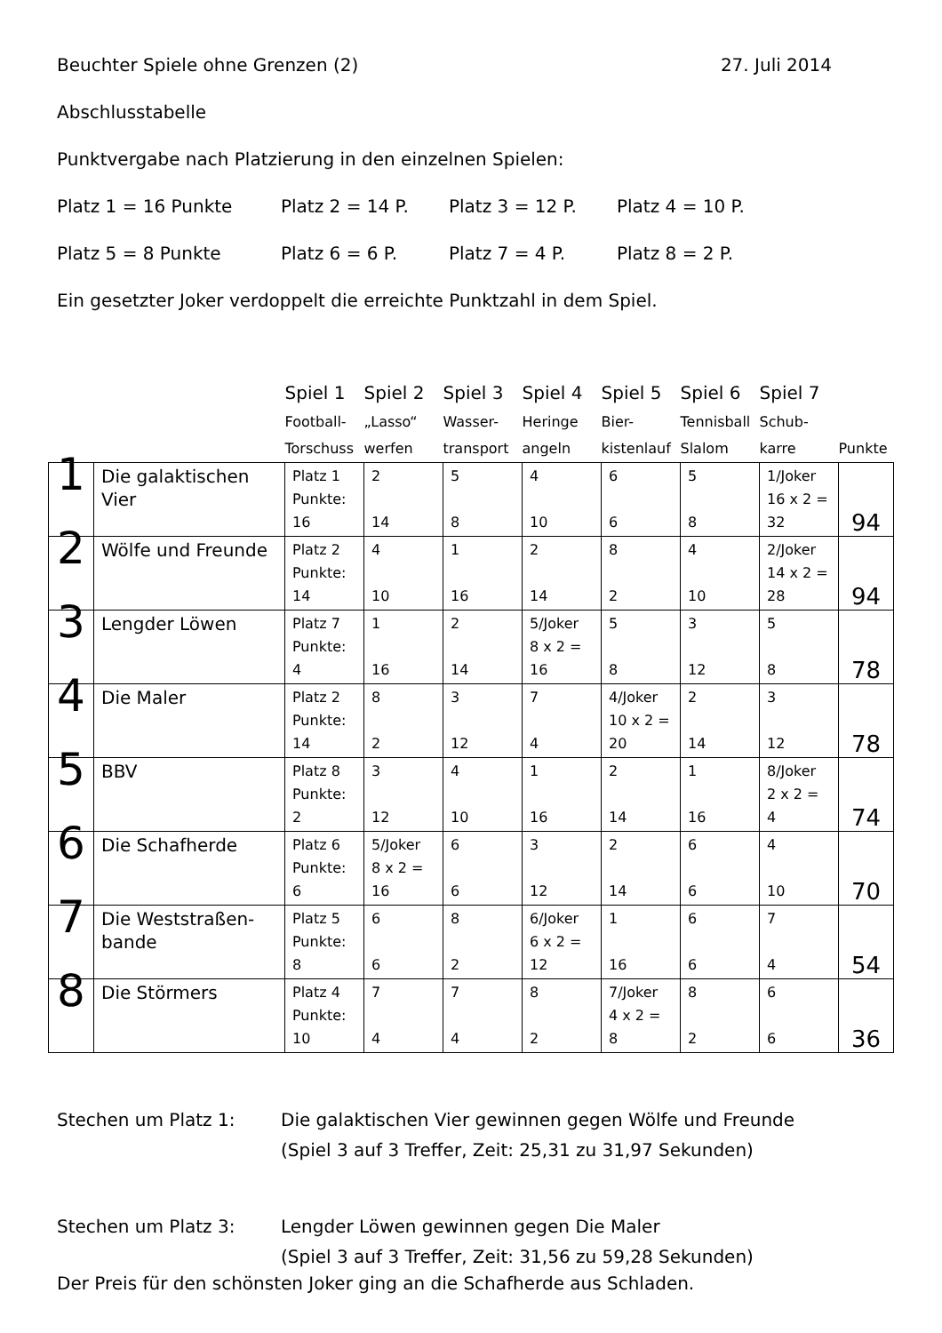Beuchter Spiele ohne Grenzen (2) 27. Juli 2014
Abschlusstabelle
Punktvergabe nach Platzierung in den einzelnen Spielen:
Platz 1 = 16 Punkte Platz 2 = 14 P. Platz 3 = 12 P. Platz 4 = 10 P.
Platz 5 = 8 Punkte Platz 6 = 6 P. Platz 7 = 4 P. Platz 8 = 2 P.
Ein gesetzter Joker verdoppelt die erreichte Punktzahl in dem Spiel.
| | | Spiel 1 | Spiel 2 | Spiel 3 | Spiel 4 | Spiel 5 | Spiel 6 | Spiel 7 | |
| | | Football- Torschuss | „Lasso“ werfen | Wasser- transport | Heringe angeln | Bier- kistenlauf | Tennisball Slalom | Schub- karre | Punkte |
| 1 | Die galaktischen Vier | Platz 1 Punkte: 16 | 2 14 | 5 8 | 4 10 | 6 6 | 5 8 | 1/Joker 16 x 2 = 32 | 94 |
| 2 | Wölfe und Freunde | Platz 2 Punkte: 14 | 4 10 | 1 16 | 2 14 | 8 2 | 4 10 | 2/Joker 14 x 2 = 28 | 94 |
| 3 | Lengder Löwen | Platz 7 Punkte: 4 | 1 16 | 2 14 | 5/Joker 8 x 2 = 16 | 5 8 | 3 12 | 5 8 | 78 |
| 4 | Die Maler | Platz 2 Punkte: 14 | 8 2 | 3 12 | 7 4 | 4/Joker 10 x 2 = 20 | 2 14 | 3 12 | 78 |
| 5 | BBV | Platz 8 Punkte: 2 | 3 12 | 4 10 | 1 16 | 2 14 | 1 16 | 8/Joker 2 x 2 = 4 | 74 |
| 6 | Die Schafherde | Platz 6 Punkte: 6 | 5/Joker 8 x 2 = 16 | 6 6 | 3 12 | 2 14 | 6 6 | 4 10 | 70 |
| 7 | Die Weststraßen-bande | Platz 5 Punkte: 8 | 6 6 | 8 2 | 6/Joker 6 x 2 = 12 | 1 16 | 6 6 | 7 4 | 54 |
| 8 | Die Störmers | Platz 4 Punkte: 10 | 7 4 | 7 4 | 8 2 | 7/Joker 4 x 2 = 8 | 8 2 | 6 6 | 36 |
Stechen um Platz 1: Die galaktischen Vier gewinnen gegen Wölfe und Freunde
(Spiel 3 auf 3 Treffer, Zeit: 25,31 zu 31,97 Sekunden)
Stechen um Platz 3: Lengder Löwen gewinnen gegen Die Maler
(Spiel 3 auf 3 Treffer, Zeit: 31,56 zu 59,28 Sekunden)
Der Preis für den schönsten Joker ging an die Schafherde aus Schladen.